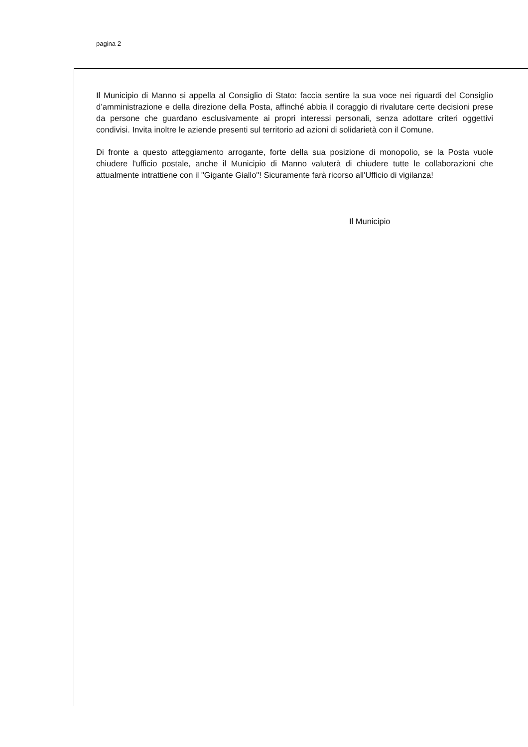pagina 2
Il Municipio di Manno si appella al Consiglio di Stato: faccia sentire la sua voce nei riguardi del Consiglio d’amministrazione e della direzione della Posta, affinché abbia il coraggio di rivalutare certe decisioni prese da persone che guardano esclusivamente ai propri interessi personali, senza adottare criteri oggettivi condivisi. Invita inoltre le aziende presenti sul territorio ad azioni di solidarietà con il Comune.
Di fronte a questo atteggiamento arrogante, forte della sua posizione di monopolio, se la Posta vuole chiudere l'ufficio postale, anche il Municipio di Manno valuterà di chiudere tutte le collaborazioni che attualmente intrattiene con il "Gigante Giallo"! Sicuramente farà ricorso all'Ufficio di vigilanza!
Il Municipio